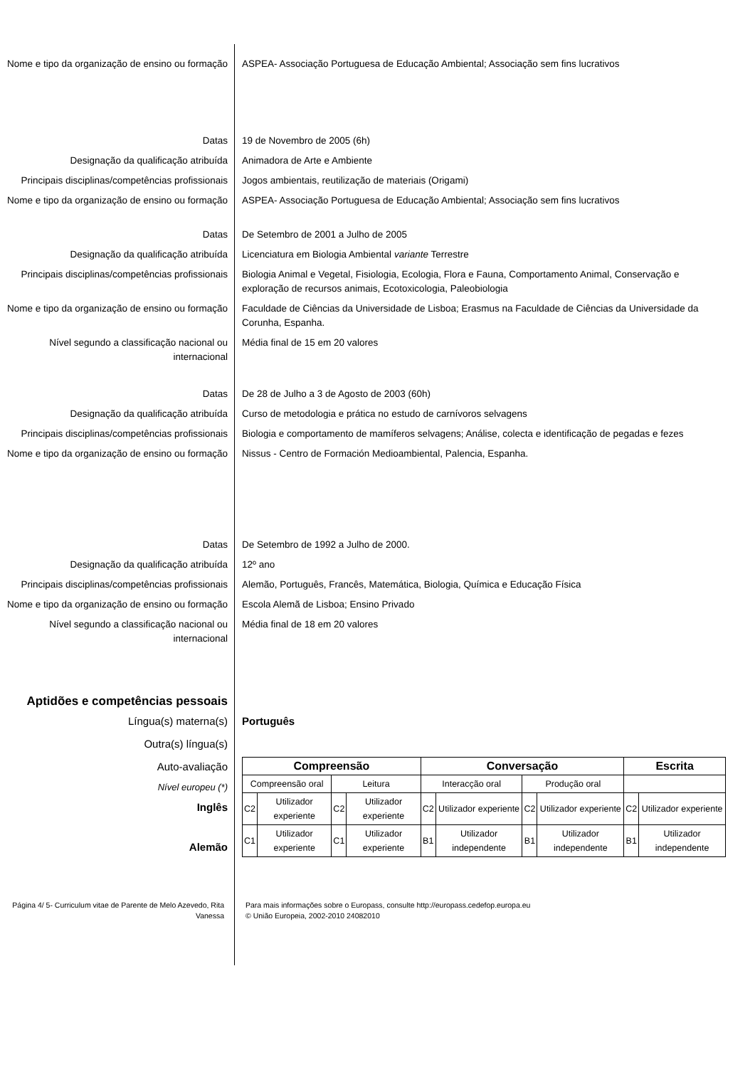Nome e tipo da organização de ensino ou formação
ASPEA- Associação Portuguesa de Educação Ambiental; Associação sem fins lucrativos
Datas 19 de Novembro de 2005 (6h)
Designação da qualificação atribuída Animadora de Arte e Ambiente
Principais disciplinas/competências profissionais
Jogos ambientais, reutilização de materiais (Origami)
Nome e tipo da organização de ensino ou formação
ASPEA- Associação Portuguesa de Educação Ambiental; Associação sem fins lucrativos
Datas De Setembro de 2001 a Julho de 2005
Designação da qualificação atribuída Licenciatura em Biologia Ambiental variante Terrestre
Principais disciplinas/competências profissionais
Biologia Animal e Vegetal, Fisiologia, Ecologia, Flora e Fauna, Comportamento Animal, Conservação e exploração de recursos animais, Ecotoxicologia, Paleobiologia
Nome e tipo da organização de ensino ou formação
Faculdade de Ciências da Universidade de Lisboa; Erasmus na Faculdade de Ciências da Universidade da Corunha, Espanha.
Nível segundo a classificação nacional ou internacional
Média final de 15 em 20 valores
Datas De 28 de Julho a 3 de Agosto de 2003 (60h)
Designação da qualificação atribuída Curso de metodologia e prática no estudo de carnívoros selvagens
Principais disciplinas/competências profissionais
Biologia e comportamento de mamíferos selvagens; Análise, colecta e identificação de pegadas e fezes
Nome e tipo da organização de ensino ou formação
Nissus - Centro de Formación Medioambiental, Palencia, Espanha.
Datas De Setembro de 1992 a Julho de 2000.
Designação da qualificação atribuída 12º ano
Principais disciplinas/competências profissionais
Alemão, Português, Francês, Matemática, Biologia, Química e Educação Física
Nome e tipo da organização de ensino ou formação
Escola Alemã de Lisboa; Ensino Privado
Nível segundo a classificação nacional ou internacional
Média final de 18 em 20 valores
Aptidões e competências pessoais
Língua(s) materna(s) Português
Outra(s) língua(s)
Auto-avaliação
Nível europeu (*)
Inglês
Alemão
| Compreensão | | | | Conversação | | | | Escrita | |
| --- | --- | --- | --- | --- | --- | --- | --- | --- | --- |
| Compreensão oral | | Leitura | | Interacção oral | | Produção oral | | | |
| C2 | Utilizador experiente | C2 | Utilizador experiente | C2 | Utilizador experiente | C2 | Utilizador experiente | C2 | Utilizador experiente |
| C1 | Utilizador experiente | C1 | Utilizador experiente | B1 | Utilizador independente | B1 | Utilizador independente | B1 | Utilizador independente |
Página 4/ 5- Curriculum vitae de Parente de Melo Azevedo, Rita Vanessa
Para mais informações sobre o Europass, consulte http://europass.cedefop.europa.eu
© União Europeia, 2002-2010 24082010